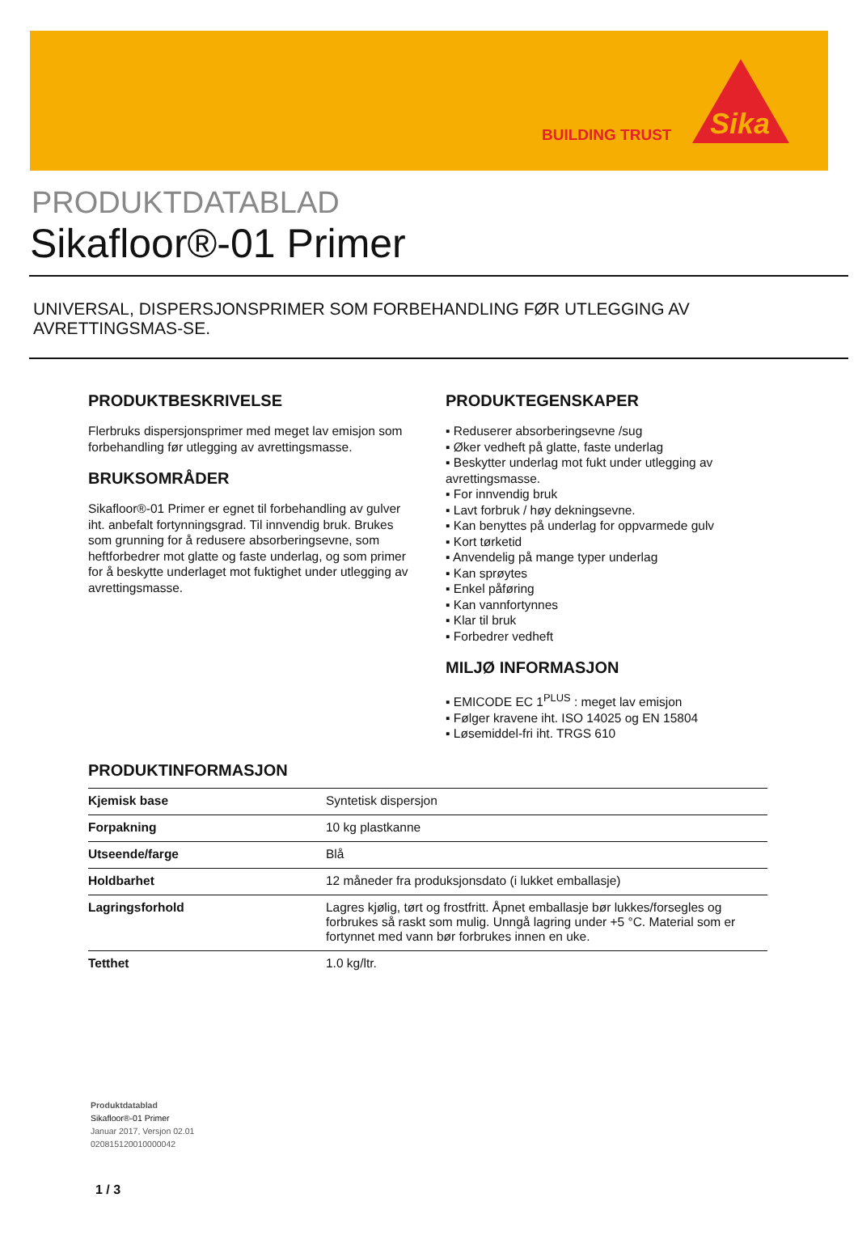BUILDING TRUST
Sika
PRODUKTDATABLAD
Sikafloor®-01 Primer
UNIVERSAL, DISPERSJONSPRIMER SOM FORBEHANDLING FØR UTLEGGING AV AVRETTINGSMAS-SE.
PRODUKTBESKRIVELSE
Flerbruks dispersjonsprimer med meget lav emisjon som forbehandling før utlegging av avrettingsmasse.
BRUKSOMRÅDER
Sikafloor®-01 Primer er egnet til forbehandling av gulver iht. anbefalt fortynningsgrad. Til innvendig bruk. Brukes som grunning for å redusere absorberingsevne, som heftforbedrer mot glatte og faste underlag, og som primer for å beskytte underlaget mot fuktighet under utlegging av avrettingsmasse.
PRODUKTEGENSKAPER
▪ Reduserer absorberingsevne /sug
▪ Øker vedheft på glatte, faste underlag
▪ Beskytter underlag mot fukt under utlegging av avrettingsmasse.
▪ For innvendig bruk
▪ Lavt forbruk / høy dekningsevne.
▪ Kan benyttes på underlag for oppvarmede gulv
▪ Kort tørketid
▪ Anvendelig på mange typer underlag
▪ Kan sprøytes
▪ Enkel påføring
▪ Kan vannfortynnes
▪ Klar til bruk
▪ Forbedrer vedheft
MILJØ INFORMASJON
▪ EMICODE EC 1<sup>PLUS</sup> : meget lav emisjon
▪ Følger kravene iht. ISO 14025 og EN 15804
▪ Løsemiddel-fri iht. TRGS 610
PRODUKTINFORMASJON
| Kjemisk base | Syntetisk dispersjon |
| Forpakning | 10 kg plastkanne |
| Utseende/farge | Blå |
| Holdbarhet | 12 måneder fra produksjonsdato (i lukket emballasje) |
| Lagringsforhold | Lagres kjølig, tørt og frostfritt. Åpnet emballasje bør lukkes/forsegles og forbrukes så raskt som mulig. Unngå lagring under +5 °C. Material som er fortynnet med vann bør forbrukes innen en uke. |
| Tetthet | 1.0 kg/ltr. |
Produktdatablad
Sikafloor®-01 Primer
Januar 2017, Versjon 02.01
020815120010000042
1 / 3